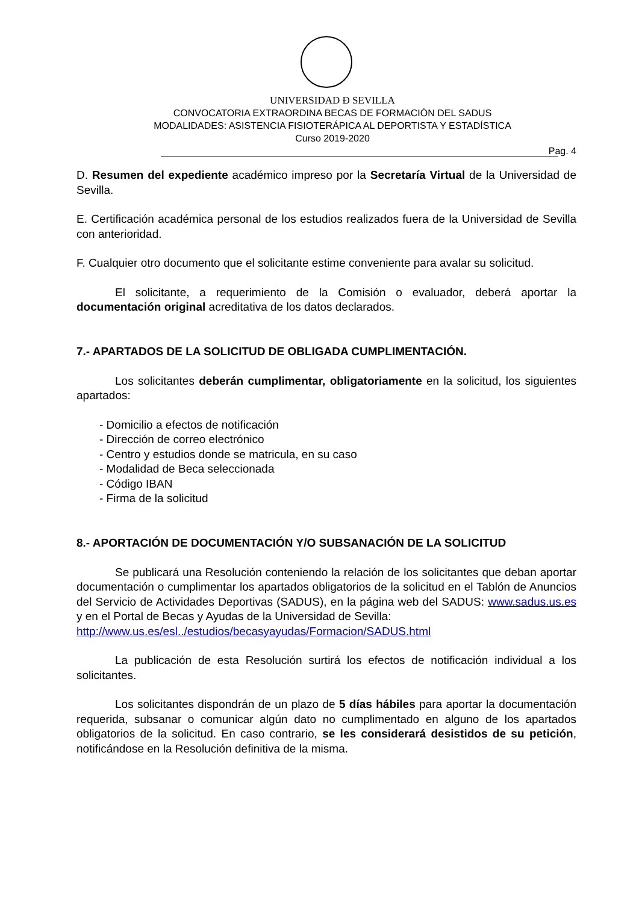UNIVERSIDAD Ð SEVILLA
CONVOCATORIA EXTRAORDINA BECAS DE FORMACIÓN DEL SADUS
MODALIDADES: ASISTENCIA FISIOTERÁPICA AL DEPORTISTA Y ESTADÍSTICA
Curso 2019-2020
Pag. 4
D. Resumen del expediente académico impreso por la Secretaría Virtual de la Universidad de Sevilla.
E. Certificación académica personal de los estudios realizados fuera de la Universidad de Sevilla con anterioridad.
F. Cualquier otro documento que el solicitante estime conveniente para avalar su solicitud.
El solicitante, a requerimiento de la Comisión o evaluador, deberá aportar la documentación original acreditativa de los datos declarados.
7.- APARTADOS DE LA SOLICITUD DE OBLIGADA CUMPLIMENTACIÓN.
Los solicitantes deberán cumplimentar, obligatoriamente en la solicitud, los siguientes apartados:
- Domicilio a efectos de notificación
- Dirección de correo electrónico
- Centro y estudios donde se matricula, en su caso
- Modalidad de Beca seleccionada
- Código IBAN
- Firma de la solicitud
8.- APORTACIÓN DE DOCUMENTACIÓN Y/O SUBSANACIÓN DE LA SOLICITUD
Se publicará una Resolución conteniendo la relación de los solicitantes que deban aportar documentación o cumplimentar los apartados obligatorios de la solicitud en el Tablón de Anuncios del Servicio de Actividades Deportivas (SADUS), en la página web del SADUS: www.sadus.us.es y en el Portal de Becas y Ayudas de la Universidad de Sevilla:
http://www.us.es/esl../estudios/becasyayudas/Formacion/SADUS.html
La publicación de esta Resolución surtirá los efectos de notificación individual a los solicitantes.
Los solicitantes dispondrán de un plazo de 5 días hábiles para aportar la documentación requerida, subsanar o comunicar algún dato no cumplimentado en alguno de los apartados obligatorios de la solicitud. En caso contrario, se les considerará desistidos de su petición, notificándose en la Resolución definitiva de la misma.